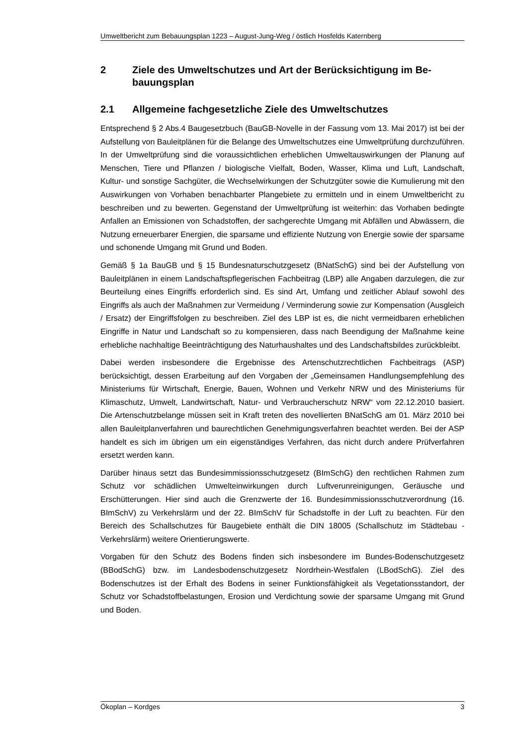Umweltbericht zum Bebauungsplan 1223 – August-Jung-Weg / östlich Hosfelds Katernberg
2 Ziele des Umweltschutzes und Art der Berücksichtigung im Be-bauungsplan
2.1 Allgemeine fachgesetzliche Ziele des Umweltschutzes
Entsprechend § 2 Abs.4 Baugesetzbuch (BauGB-Novelle in der Fassung vom 13. Mai 2017) ist bei der Aufstellung von Bauleitplänen für die Belange des Umweltschutzes eine Umweltprüfung durchzuführen. In der Umweltprüfung sind die voraussichtlichen erheblichen Umweltauswirkungen der Planung auf Menschen, Tiere und Pflanzen / biologische Vielfalt, Boden, Wasser, Klima und Luft, Landschaft, Kultur- und sonstige Sachgüter, die Wechselwirkungen der Schutzgüter sowie die Kumulierung mit den Auswirkungen von Vorhaben benachbarter Plangebiete zu ermitteln und in einem Umweltbericht zu beschreiben und zu bewerten. Gegenstand der Umweltprüfung ist weiterhin: das Vorhaben bedingte Anfallen an Emissionen von Schadstoffen, der sachgerechte Umgang mit Abfällen und Abwässern, die Nutzung erneuerbarer Energien, die sparsame und effiziente Nutzung von Energie sowie der sparsame und schonende Umgang mit Grund und Boden.
Gemäß § 1a BauGB und § 15 Bundesnaturschutzgesetz (BNatSchG) sind bei der Aufstellung von Bauleitplänen in einem Landschaftspflegerischen Fachbeitrag (LBP) alle Angaben darzulegen, die zur Beurteilung eines Eingriffs erforderlich sind. Es sind Art, Umfang und zeitlicher Ablauf sowohl des Eingriffs als auch der Maßnahmen zur Vermeidung / Verminderung sowie zur Kompensation (Ausgleich / Ersatz) der Eingriffsfolgen zu beschreiben. Ziel des LBP ist es, die nicht vermeidbaren erheblichen Eingriffe in Natur und Landschaft so zu kompensieren, dass nach Beendigung der Maßnahme keine erhebliche nachhaltige Beeinträchtigung des Naturhaushaltes und des Landschaftsbildes zurückbleibt.
Dabei werden insbesondere die Ergebnisse des Artenschutzrechtlichen Fachbeitrags (ASP) berücksichtigt, dessen Erarbeitung auf den Vorgaben der „Gemeinsamen Handlungsempfehlung des Ministeriums für Wirtschaft, Energie, Bauen, Wohnen und Verkehr NRW und des Ministeriums für Klimaschutz, Umwelt, Landwirtschaft, Natur- und Verbraucherschutz NRW“ vom 22.12.2010 basiert. Die Artenschutzbelange müssen seit in Kraft treten des novellierten BNatSchG am 01. März 2010 bei allen Bauleitplanverfahren und baurechtlichen Genehmigungsverfahren beachtet werden. Bei der ASP handelt es sich im übrigen um ein eigenständiges Verfahren, das nicht durch andere Prüfverfahren ersetzt werden kann.
Darüber hinaus setzt das Bundesimmissionsschutzgesetz (BImSchG) den rechtlichen Rahmen zum Schutz vor schädlichen Umwelteinwirkungen durch Luftverunreinigungen, Geräusche und Erschütterungen. Hier sind auch die Grenzwerte der 16. Bundesimmissionsschutzverordnung (16. BImSchV) zu Verkehrslärm und der 22. BImSchV für Schadstoffe in der Luft zu beachten. Für den Bereich des Schallschutzes für Baugebiete enthält die DIN 18005 (Schallschutz im Städtebau - Verkehrslärm) weitere Orientierungswerte.
Vorgaben für den Schutz des Bodens finden sich insbesondere im Bundes-Bodenschutzgesetz (BBodSchG) bzw. im Landesbodenschutzgesetz Nordrhein-Westfalen (LBodSchG). Ziel des Bodenschutzes ist der Erhalt des Bodens in seiner Funktionsfähigkeit als Vegetationsstandort, der Schutz vor Schadstoffbelastungen, Erosion und Verdichtung sowie der sparsame Umgang mit Grund und Boden.
Ökoplan – Kordges 3